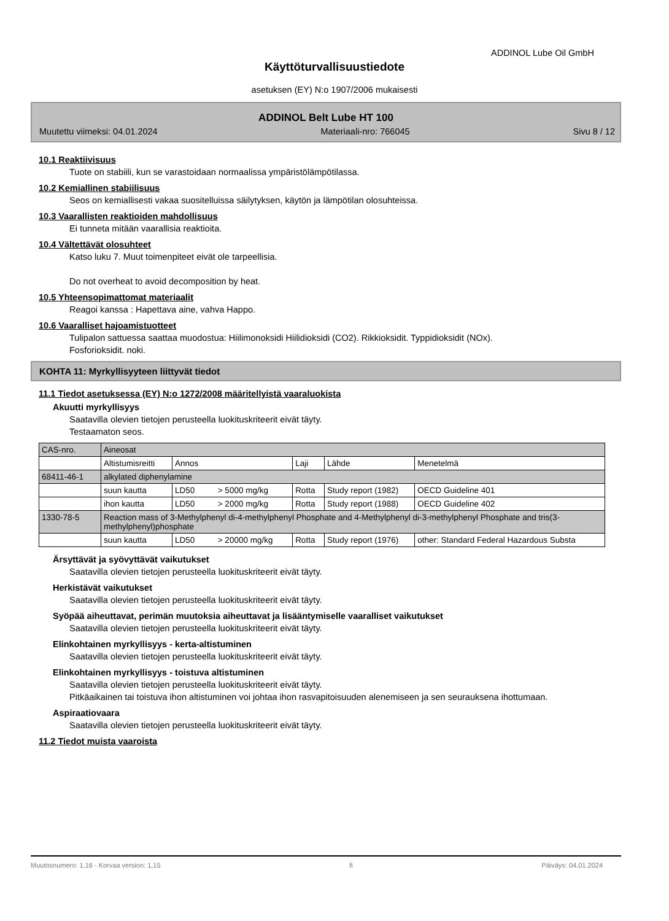ADDINOL Lube Oil GmbH
Käyttöturvallisuustiedote
asetuksen (EY) N:o 1907/2006 mukaisesti
ADDINOL Belt Lube HT 100
Muutettu viimeksi: 04.01.2024 Materiaali-nro: 766045 Sivu 8 / 12
10.1 Reaktiivisuus
Tuote on stabiili, kun se varastoidaan normaalissa ympäristölämpötilassa.
10.2 Kemiallinen stabiilisuus
Seos on kemiallisesti vakaa suositelluissa säilytyksen, käytön ja lämpötilan olosuhteissa.
10.3 Vaarallisten reaktioiden mahdollisuus
Ei tunneta mitään vaarallisia reaktioita.
10.4 Vältettävät olosuhteet
Katso luku 7. Muut toimenpiteet eivät ole tarpeellisia.
Do not overheat to avoid decomposition by heat.
10.5 Yhteensopimattomat materiaalit
Reagoi kanssa : Hapettava aine, vahva Happo.
10.6 Vaaralliset hajoamistuotteet
Tulipalon sattuessa saattaa muodostua: Hiilimonoksidi Hiilidioksidi (CO2). Rikkioksidit. Typpidioksidit (NOx).
Fosforioksidit. noki.
KOHTA 11: Myrkyllisyyteen liittyvät tiedot
11.1 Tiedot asetuksessa (EY) N:o 1272/2008 määritellyistä vaaraluokista
Akuutti myrkyllisyys
Saatavilla olevien tietojen perusteella luokituskriteerit eivät täyty.
Testaamaton seos.
| CAS-nro. | Aineosat | | | | |
| | Altistumisreitti | Annos | Laji | Lähde | Menetelmä |
| 68411-46-1 | alkylated diphenylamine | | | | |
| | suun kautta | LD50 > 5000 mg/kg | Rotta | Study report (1982) | OECD Guideline 401 |
| | ihon kautta | LD50 > 2000 mg/kg | Rotta | Study report (1988) | OECD Guideline 402 |
| 1330-78-5 | Reaction mass of 3-Methylphenyl di-4-methylphenyl Phosphate and 4-Methylphenyl di-3-methylphenyl Phosphate and tris(3-methylphenyl)phosphate | | | | |
| | suun kautta | LD50 > 20000 mg/kg | Rotta | Study report (1976) | other: Standard Federal Hazardous Substa |
Ärsyttävät ja syövyttävät vaikutukset
Saatavilla olevien tietojen perusteella luokituskriteerit eivät täyty.
Herkistävät vaikutukset
Saatavilla olevien tietojen perusteella luokituskriteerit eivät täyty.
Syöpää aiheuttavat, perimän muutoksia aiheuttavat ja lisääntymiselle vaaralliset vaikutukset
Saatavilla olevien tietojen perusteella luokituskriteerit eivät täyty.
Elinkohtainen myrkyllisyys - kerta-altistuminen
Saatavilla olevien tietojen perusteella luokituskriteerit eivät täyty.
Elinkohtainen myrkyllisyys - toistuva altistuminen
Saatavilla olevien tietojen perusteella luokituskriteerit eivät täyty.
Pitkäaikainen tai toistuva ihon altistuminen voi johtaa ihon rasvapitoisuuden alenemiseen ja sen seurauksena ihottumaan.
Aspiraatiovaara
Saatavilla olevien tietojen perusteella luokituskriteerit eivät täyty.
11.2 Tiedot muista vaaroista
Muutosnumero: 1,16 - Korvaa version: 1,15 fi Päiväys: 04.01.2024